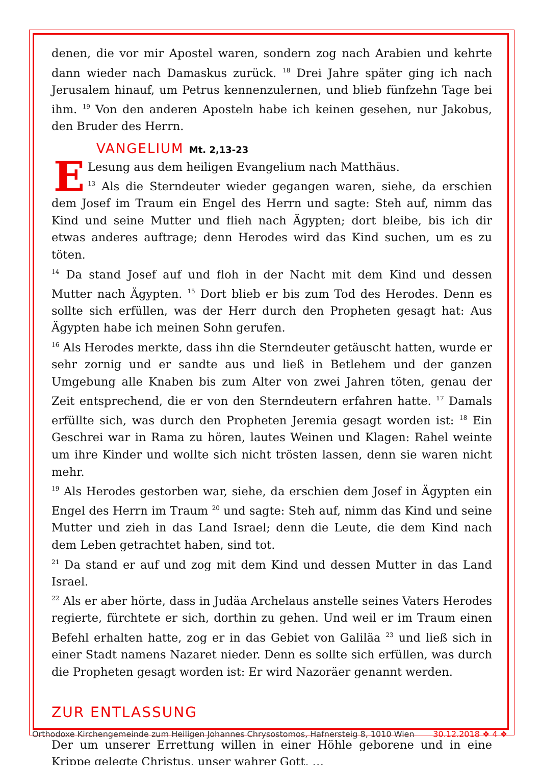denen, die vor mir Apostel waren, sondern zog nach Arabien und kehrte dann wieder nach Damaskus zurück. <sup>18</sup> Drei Jahre später ging ich nach Jerusalem hinauf, um Petrus kennenzulernen, und blieb fünfzehn Tage bei ihm. <sup>19</sup> Von den anderen Aposteln habe ich keinen gesehen, nur Jakobus, den Bruder des Herrn.
VANGELIUM Mt. 2,13-23
E
Lesung aus dem heiligen Evangelium nach Matthäus.
<sup>13</sup> Als die Sterndeuter wieder gegangen waren, siehe, da erschien dem Josef im Traum ein Engel des Herrn und sagte: Steh auf, nimm das Kind und seine Mutter und flieh nach Ägypten; dort bleibe, bis ich dir etwas anderes auftrage; denn Herodes wird das Kind suchen, um es zu töten.
<sup>14</sup> Da stand Josef auf und floh in der Nacht mit dem Kind und dessen Mutter nach Ägypten. <sup>15</sup> Dort blieb er bis zum Tod des Herodes. Denn es sollte sich erfüllen, was der Herr durch den Propheten gesagt hat: Aus Ägypten habe ich meinen Sohn gerufen.
<sup>16</sup> Als Herodes merkte, dass ihn die Sterndeuter getäuscht hatten, wurde er sehr zornig und er sandte aus und ließ in Betlehem und der ganzen Umgebung alle Knaben bis zum Alter von zwei Jahren töten, genau der Zeit entsprechend, die er von den Sterndeutern erfahren hatte. <sup>17</sup> Damals erfüllte sich, was durch den Propheten Jeremia gesagt worden ist: <sup>18</sup> Ein Geschrei war in Rama zu hören, lautes Weinen und Klagen: Rahel weinte um ihre Kinder und wollte sich nicht trösten lassen, denn sie waren nicht mehr.
<sup>19</sup> Als Herodes gestorben war, siehe, da erschien dem Josef in Ägypten ein Engel des Herrn im Traum <sup>20</sup> und sagte: Steh auf, nimm das Kind und seine Mutter und zieh in das Land Israel; denn die Leute, die dem Kind nach dem Leben getrachtet haben, sind tot.
<sup>21</sup> Da stand er auf und zog mit dem Kind und dessen Mutter in das Land Israel.
<sup>22</sup> Als er aber hörte, dass in Judäa Archelaus anstelle seines Vaters Herodes regierte, fürchtete er sich, dorthin zu gehen. Und weil er im Traum einen Befehl erhalten hatte, zog er in das Gebiet von Galiläa <sup>23</sup> und ließ sich in einer Stadt namens Nazaret nieder. Denn es sollte sich erfüllen, was durch die Propheten gesagt worden ist: Er wird Nazoräer genannt werden.
ZUR ENTLASSUNG
Der um unserer Errettung willen in einer Höhle geborene und in eine Krippe gelegte Christus, unser wahrer Gott, …
Orthodoxe Kirchengemeinde zum Heiligen Johannes Chrysostomos, Hafnersteig 8, 1010 Wien 30.12.2018 ❖ 4 ❖